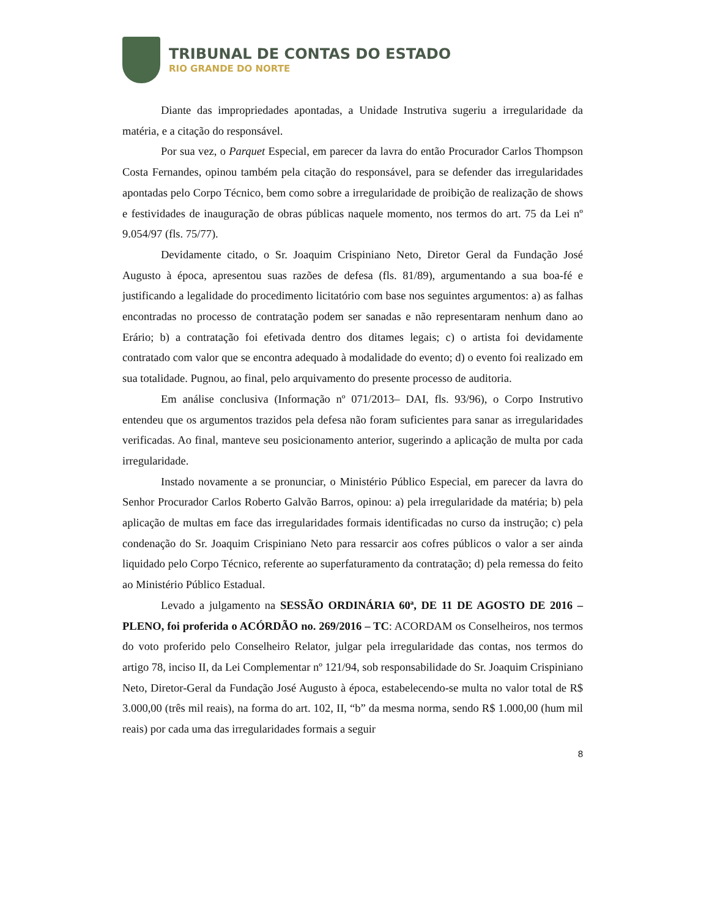TRIBUNAL DE CONTAS DO ESTADO
RIO GRANDE DO NORTE
Diante das impropriedades apontadas, a Unidade Instrutiva sugeriu a irregularidade da matéria, e a citação do responsável.
Por sua vez, o Parquet Especial, em parecer da lavra do então Procurador Carlos Thompson Costa Fernandes, opinou também pela citação do responsável, para se defender das irregularidades apontadas pelo Corpo Técnico, bem como sobre a irregularidade de proibição de realização de shows e festividades de inauguração de obras públicas naquele momento, nos termos do art. 75 da Lei nº 9.054/97 (fls. 75/77).
Devidamente citado, o Sr. Joaquim Crispiniano Neto, Diretor Geral da Fundação José Augusto à época, apresentou suas razões de defesa (fls. 81/89), argumentando a sua boa-fé e justificando a legalidade do procedimento licitatório com base nos seguintes argumentos: a) as falhas encontradas no processo de contratação podem ser sanadas e não representaram nenhum dano ao Erário; b) a contratação foi efetivada dentro dos ditames legais; c) o artista foi devidamente contratado com valor que se encontra adequado à modalidade do evento; d) o evento foi realizado em sua totalidade. Pugnou, ao final, pelo arquivamento do presente processo de auditoria.
Em análise conclusiva (Informação nº 071/2013– DAI, fls. 93/96), o Corpo Instrutivo entendeu que os argumentos trazidos pela defesa não foram suficientes para sanar as irregularidades verificadas. Ao final, manteve seu posicionamento anterior, sugerindo a aplicação de multa por cada irregularidade.
Instado novamente a se pronunciar, o Ministério Público Especial, em parecer da lavra do Senhor Procurador Carlos Roberto Galvão Barros, opinou: a) pela irregularidade da matéria; b) pela aplicação de multas em face das irregularidades formais identificadas no curso da instrução; c) pela condenação do Sr. Joaquim Crispiniano Neto para ressarcir aos cofres públicos o valor a ser ainda liquidado pelo Corpo Técnico, referente ao superfaturamento da contratação; d) pela remessa do feito ao Ministério Público Estadual.
Levado a julgamento na SESSÃO ORDINÁRIA 60ª, DE 11 DE AGOSTO DE 2016 – PLENO, foi proferida o ACÓRDÃO no. 269/2016 – TC: ACORDAM os Conselheiros, nos termos do voto proferido pelo Conselheiro Relator, julgar pela irregularidade das contas, nos termos do artigo 78, inciso II, da Lei Complementar nº 121/94, sob responsabilidade do Sr. Joaquim Crispiniano Neto, Diretor-Geral da Fundação José Augusto à época, estabelecendo-se multa no valor total de R$ 3.000,00 (três mil reais), na forma do art. 102, II, “b” da mesma norma, sendo R$ 1.000,00 (hum mil reais) por cada uma das irregularidades formais a seguir
8